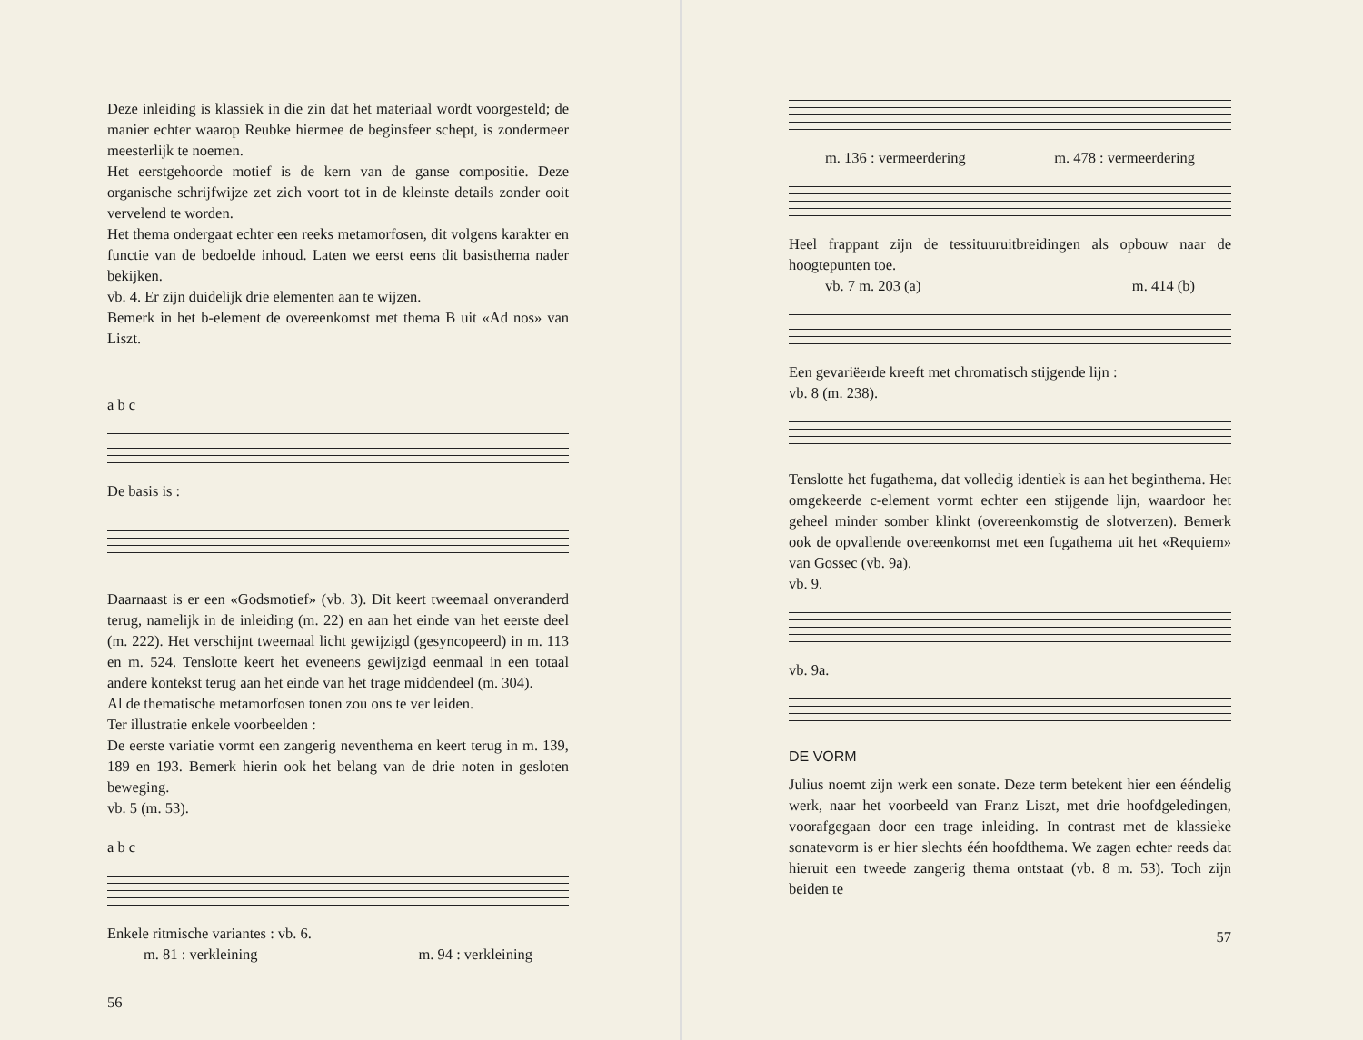Deze inleiding is klassiek in die zin dat het materiaal wordt voorgesteld; de manier echter waarop Reubke hiermee de beginsfeer schept, is zondermeer meesterlijk te noemen.
Het eerstgehoorde motief is de kern van de ganse compositie. Deze organische schrijfwijze zet zich voort tot in de kleinste details zonder ooit vervelend te worden.
Het thema ondergaat echter een reeks metamorfosen, dit volgens karakter en functie van de bedoelde inhoud. Laten we eerst eens dit basisthema nader bekijken.
vb. 4. Er zijn duidelijk drie elementen aan te wijzen.
Bemerk in het b-element de overeenkomst met thema B uit «Ad nos» van Liszt.
a b c
De basis is :
Daarnaast is er een «Godsmotief» (vb. 3). Dit keert tweemaal onveranderd terug, namelijk in de inleiding (m. 22) en aan het einde van het eerste deel (m. 222). Het verschijnt tweemaal licht gewijzigd (gesyncopeerd) in m. 113 en m. 524. Tenslotte keert het eveneens gewijzigd eenmaal in een totaal andere kontekst terug aan het einde van het trage middendeel (m. 304).
Al de thematische metamorfosen tonen zou ons te ver leiden.
Ter illustratie enkele voorbeelden :
De eerste variatie vormt een zangerig neventhema en keert terug in m. 139, 189 en 193. Bemerk hierin ook het belang van de drie noten in gesloten beweging.
vb. 5 (m. 53).
a b c
Enkele ritmische variantes : vb. 6.
m. 81 : verkleining m. 94 : verkleining
56
m. 136 : vermeerdering m. 478 : vermeerdering
Heel frappant zijn de tessituuruitbreidingen als opbouw naar de hoogtepunten toe.
vb. 7 m. 203 (a) m. 414 (b)
Een gevariëerde kreeft met chromatisch stijgende lijn :
vb. 8 (m. 238).
Tenslotte het fugathema, dat volledig identiek is aan het beginthema. Het omgekeerde c-element vormt echter een stijgende lijn, waardoor het geheel minder somber klinkt (overeenkomstig de slotverzen). Bemerk ook de opvallende overeenkomst met een fugathema uit het «Requiem» van Gossec (vb. 9a).
vb. 9.
vb. 9a.
DE VORM
Julius noemt zijn werk een sonate. Deze term betekent hier een ééndelig werk, naar het voorbeeld van Franz Liszt, met drie hoofdgeledingen, voorafgegaan door een trage inleiding. In contrast met de klassieke sonatevorm is er hier slechts één hoofdthema. We zagen echter reeds dat hieruit een tweede zangerig thema ontstaat (vb. 8 m. 53). Toch zijn beiden te
57